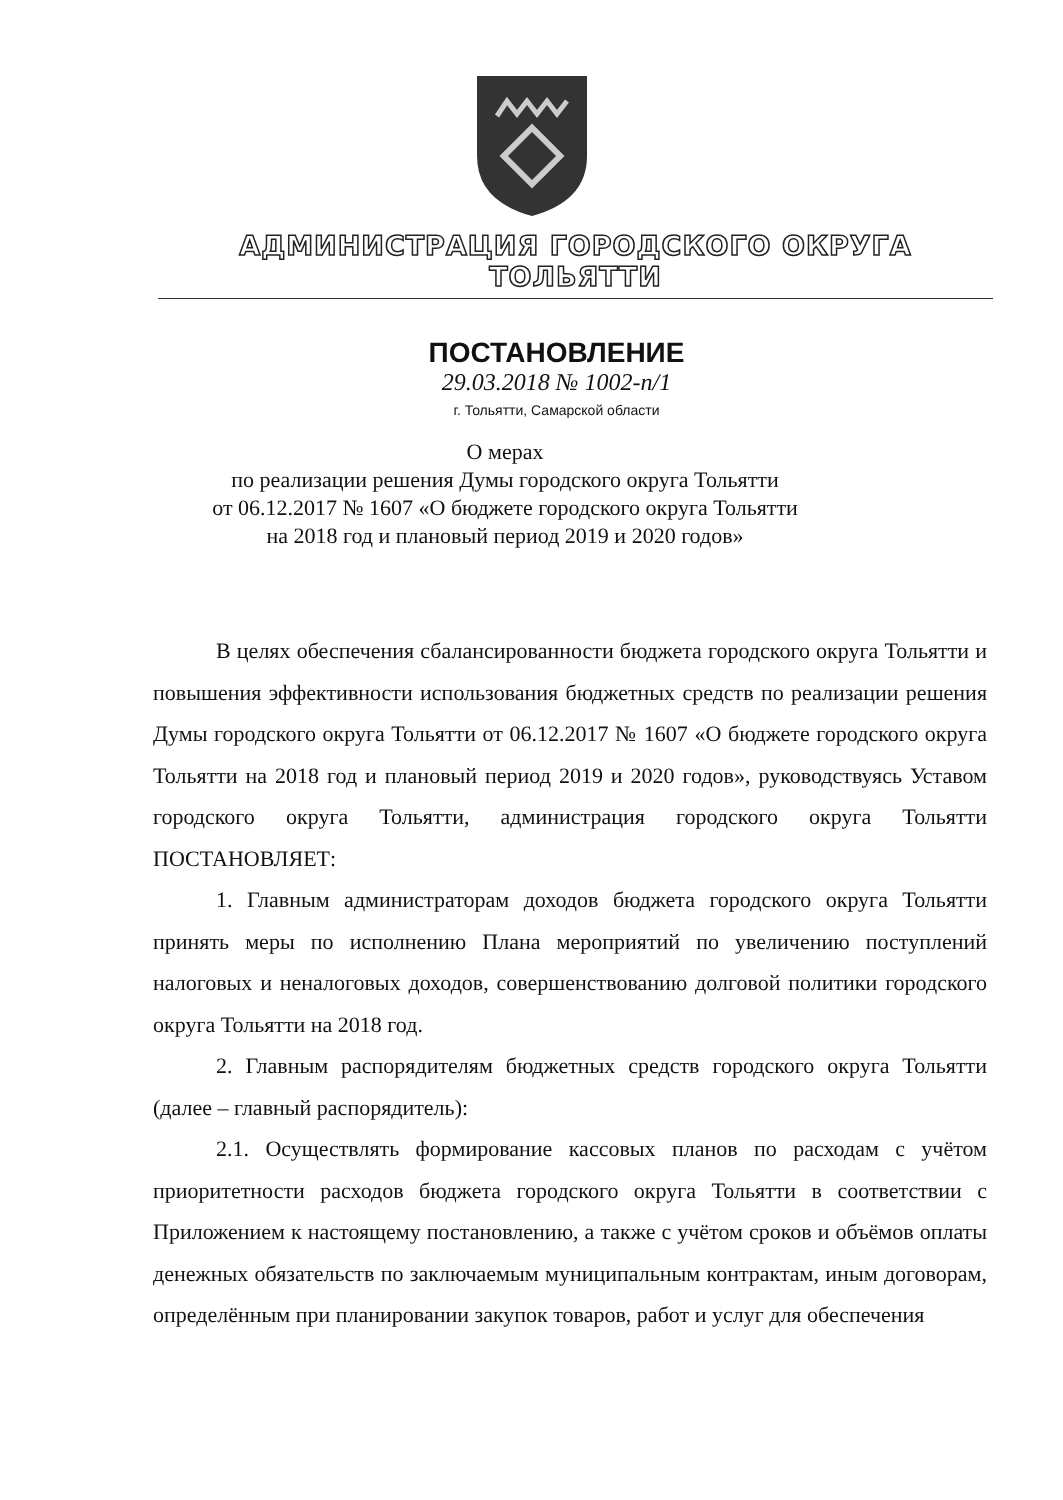АДМИНИСТРАЦИЯ ГОРОДСКОГО ОКРУГА ТОЛЬЯТТИ
ПОСТАНОВЛЕНИЕ
29.03.2018 № 1002-п/1
г. Тольятти, Самарской области
О мерах
по реализации решения Думы городского округа Тольятти
от 06.12.2017 № 1607 «О бюджете городского округа Тольятти
на 2018 год и плановый период 2019 и 2020 годов»
В целях обеспечения сбалансированности бюджета городского округа Тольятти и повышения эффективности использования бюджетных средств по реализации решения Думы городского округа Тольятти от 06.12.2017 № 1607 «О бюджете городского округа Тольятти на 2018 год и плановый период 2019 и 2020 годов», руководствуясь Уставом городского округа Тольятти, администрация городского округа Тольятти ПОСТАНОВЛЯЕТ:
1. Главным администраторам доходов бюджета городского округа Тольятти принять меры по исполнению Плана мероприятий по увеличению поступлений налоговых и неналоговых доходов, совершенствованию долговой политики городского округа Тольятти на 2018 год.
2. Главным распорядителям бюджетных средств городского округа Тольятти (далее – главный распорядитель):
2.1. Осуществлять формирование кассовых планов по расходам с учётом приоритетности расходов бюджета городского округа Тольятти в соответствии с Приложением к настоящему постановлению, а также с учётом сроков и объёмов оплаты денежных обязательств по заключаемым муниципальным контрактам, иным договорам, определённым при планировании закупок товаров, работ и услуг для обеспечения